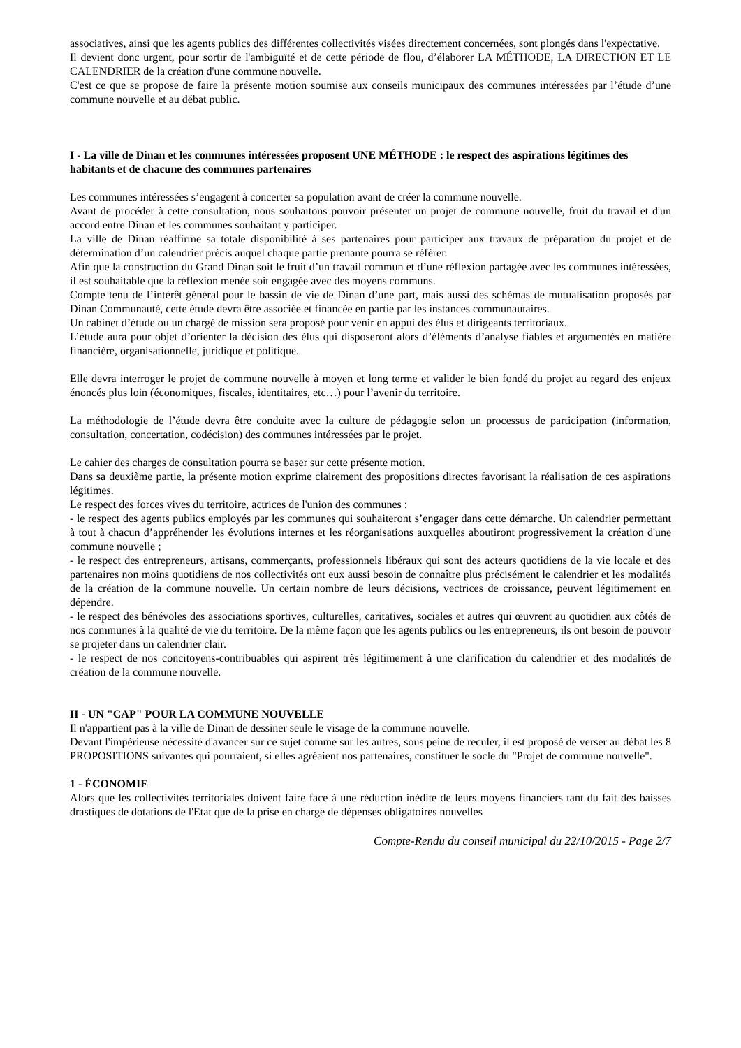associatives, ainsi que les agents publics des différentes collectivités visées directement concernées, sont plongés dans l'expectative.
Il devient donc urgent, pour sortir de l'ambiguïté et de cette période de flou, d’élaborer LA MÉTHODE, LA DIRECTION ET LE CALENDRIER de la création d'une commune nouvelle.
C'est ce que se propose de faire la présente motion soumise aux conseils municipaux des communes intéressées par l’étude d’une commune nouvelle et au débat public.
I - La ville de Dinan et les communes intéressées proposent UNE MÉTHODE : le respect des aspirations légitimes des habitants et de chacune des communes partenaires
Les communes intéressées s’engagent à concerter sa population avant de créer la commune nouvelle.
Avant de procéder à cette consultation, nous souhaitons pouvoir présenter un projet de commune nouvelle, fruit du travail et d'un accord entre Dinan et les communes souhaitant y participer.
La ville de Dinan réaffirme sa totale disponibilité à ses partenaires pour participer aux travaux de préparation du projet et de détermination d’un calendrier précis auquel chaque partie prenante pourra se référer.
Afin que la construction du Grand Dinan soit le fruit d’un travail commun et d’une réflexion partagée avec les communes intéressées, il est souhaitable que la réflexion menée soit engagée avec des moyens communs.
Compte tenu de l’intérêt général pour le bassin de vie de Dinan d’une part, mais aussi des schémas de mutualisation proposés par Dinan Communauté, cette étude devra être associée et financée en partie par les instances communautaires.
Un cabinet d’étude ou un chargé de mission sera proposé pour venir en appui des élus et dirigeants territoriaux.
L’étude aura pour objet d’orienter la décision des élus qui disposeront alors d’éléments d’analyse fiables et argumentés en matière financière, organisationnelle, juridique et politique.
Elle devra interroger le projet de commune nouvelle à moyen et long terme et valider le bien fondé du projet au regard des enjeux énoncés plus loin (économiques, fiscales, identitaires, etc…) pour l’avenir du territoire.
La méthodologie de l’étude devra être conduite avec la culture de pédagogie selon un processus de participation (information, consultation, concertation, codécision) des communes intéressées par le projet.
Le cahier des charges de consultation pourra se baser sur cette présente motion.
Dans sa deuxième partie, la présente motion exprime clairement des propositions directes favorisant la réalisation de ces aspirations légitimes.
Le respect des forces vives du territoire, actrices de l'union des communes :
- le respect des agents publics employés par les communes qui souhaiteront s’engager dans cette démarche. Un calendrier permettant à tout à chacun d’appréhender les évolutions internes et les réorganisations auxquelles aboutiront progressivement la création d'une commune nouvelle ;
- le respect des entrepreneurs, artisans, commerçants, professionnels libéraux qui sont des acteurs quotidiens de la vie locale et des partenaires non moins quotidiens de nos collectivités ont eux aussi besoin de connaître plus précisément le calendrier et les modalités de la création de la commune nouvelle. Un certain nombre de leurs décisions, vectrices de croissance, peuvent légitimement en dépendre.
- le respect des bénévoles des associations sportives, culturelles, caritatives, sociales et autres qui œuvrent au quotidien aux côtés de nos communes à la qualité de vie du territoire. De la même façon que les agents publics ou les entrepreneurs, ils ont besoin de pouvoir se projeter dans un calendrier clair.
- le respect de nos concitoyens-contribuables qui aspirent très légitimement à une clarification du calendrier et des modalités de création de la commune nouvelle.
II - UN "CAP" POUR LA COMMUNE NOUVELLE
Il n'appartient pas à la ville de Dinan de dessiner seule le visage de la commune nouvelle.
Devant l'impérieuse nécessité d'avancer sur ce sujet comme sur les autres, sous peine de reculer, il est proposé de verser au débat les 8 PROPOSITIONS suivantes qui pourraient, si elles agréaient nos partenaires, constituer le socle du "Projet de commune nouvelle".
1 - ÉCONOMIE
Alors que les collectivités territoriales doivent faire face à une réduction inédite de leurs moyens financiers tant du fait des baisses drastiques de dotations de l'Etat que de la prise en charge de dépenses obligatoires nouvelles
Compte-Rendu du conseil municipal du 22/10/2015 - Page 2/7